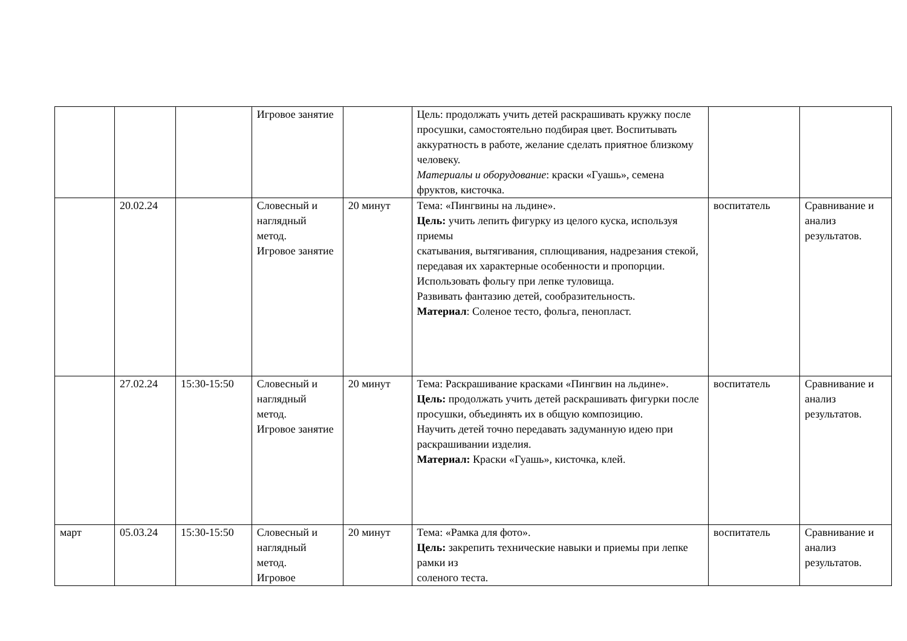| | | | Игровое занятие | | Цель: продолжать учить детей раскрашивать кружку после просушки, самостоятельно подбирая цвет. Воспитывать аккуратность в работе, желание сделать приятное близкому человеку. Материалы и оборудование : краски «Гуашь», семена фруктов, кисточка. | | |
| | 20.02.24 | | Словесный и наглядный метод. Игровое занятие | 20 минут | Тема: «Пингвины на льдине». Цель: учить лепить фигурку из целого куска, используя приемы скатывания, вытягивания, сплющивания, надрезания стекой, передавая их характерные особенности и пропорции. Использовать фольгу при лепке туловища. Развивать фантазию детей, сообразительность. Материал : Соленое тесто, фольга, пенопласт. | воспитатель | Сравнивание и анализ результатов. |
| | 27.02.24 | 15:30-15:50 | Словесный и наглядный метод. Игровое занятие | 20 минут | Тема: Раскрашивание красками «Пингвин на льдине». Цель: продолжать учить детей раскрашивать фигурки после просушки, объединять их в общую композицию. Научить детей точно передавать задуманную идею при раскрашивании изделия. Материал: Краски «Гуашь», кисточка, клей. | воспитатель | Сравнивание и анализ результатов. |
| март | 05.03.24 | 15:30-15:50 | Словесный и наглядный метод. Игровое | 20 минут | Тема: «Рамка для фото». Цель: закрепить технические навыки и приемы при лепке рамки из соленого теста. | воспитатель | Сравнивание и анализ результатов. |